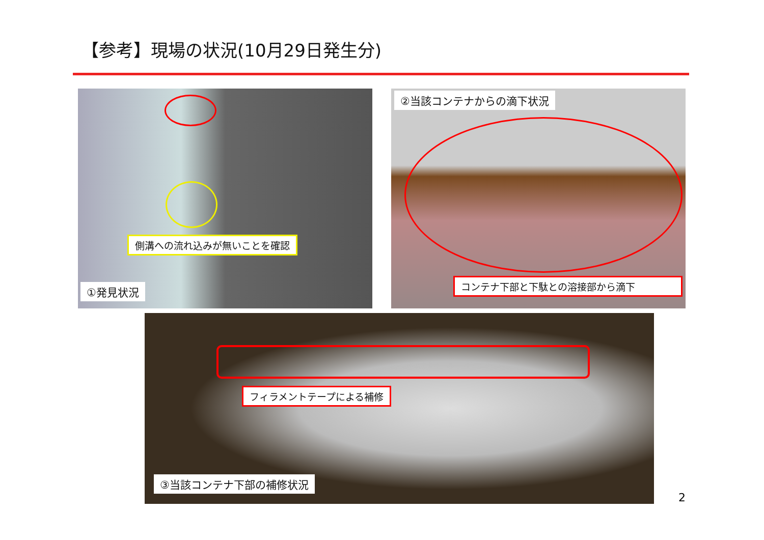【参考】現場の状況(10月29日発生分)
側溝への流れ込みが無いことを確認
①発見状況
②当該コンテナからの滴下状況
コンテナ下部と下駄との溶接部から滴下
フィラメントテープによる補修
③当該コンテナ下部の補修状況
2